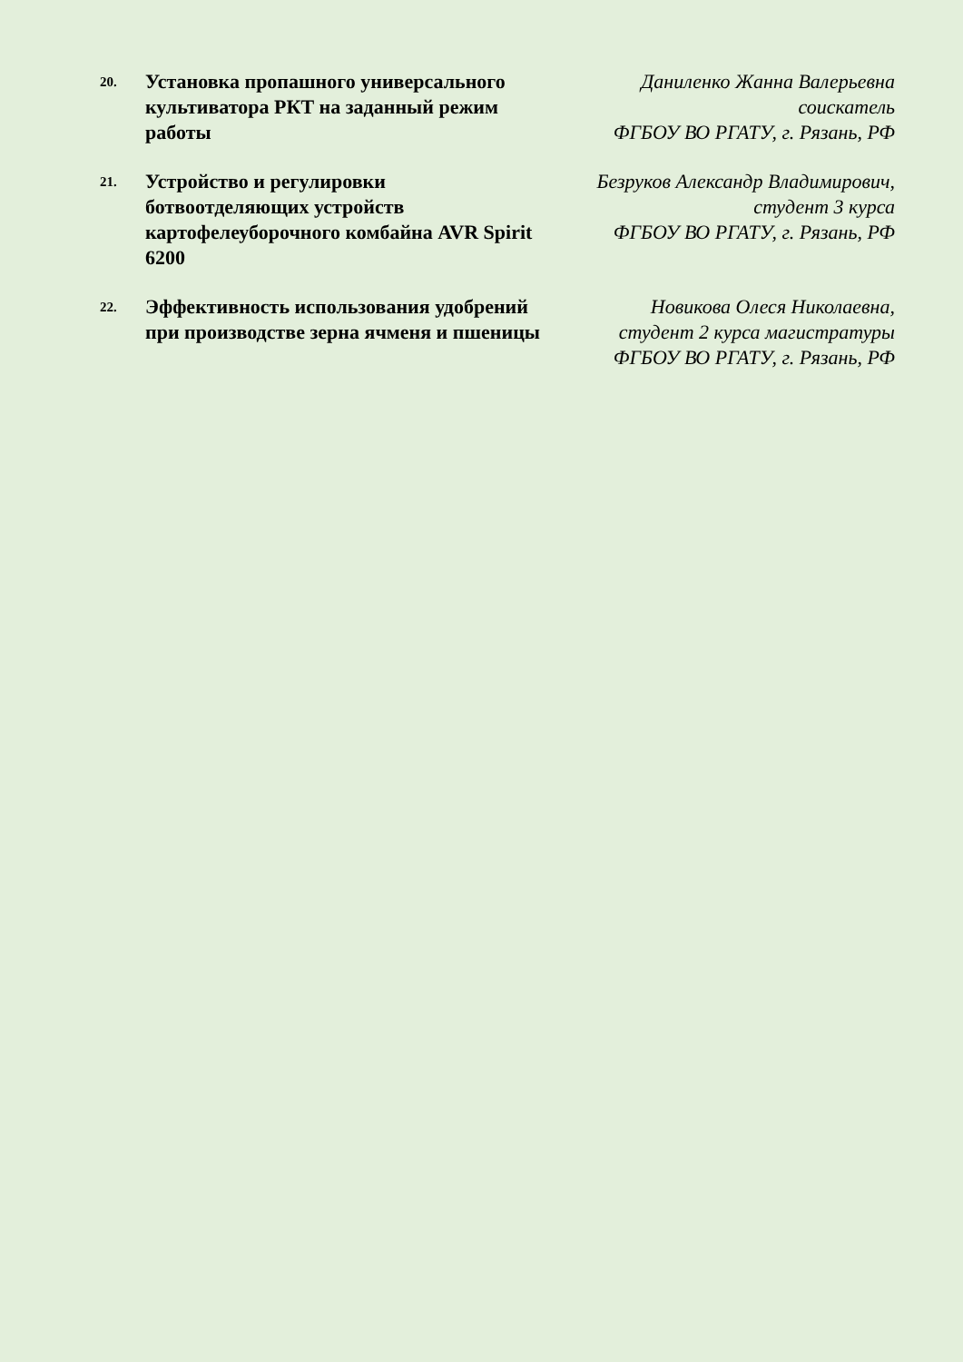| 20. | Установка пропашного универсального культиватора РКТ на заданный режим работы | Даниленко Жанна Валерьевна соискатель ФГБОУ ВО РГАТУ, г. Рязань, РФ |
| 21. | Устройство и регулировки ботвоотделяющих устройств картофелеуборочного комбайна AVR Spirit 6200 | Безруков Александр Владимирович, студент 3 курса ФГБОУ ВО РГАТУ, г. Рязань, РФ |
| 22. | Эффективность использования удобрений при производстве зерна ячменя и пшеницы | Новикова Олеся Николаевна, студент 2 курса магистратуры ФГБОУ ВО РГАТУ, г. Рязань, РФ |